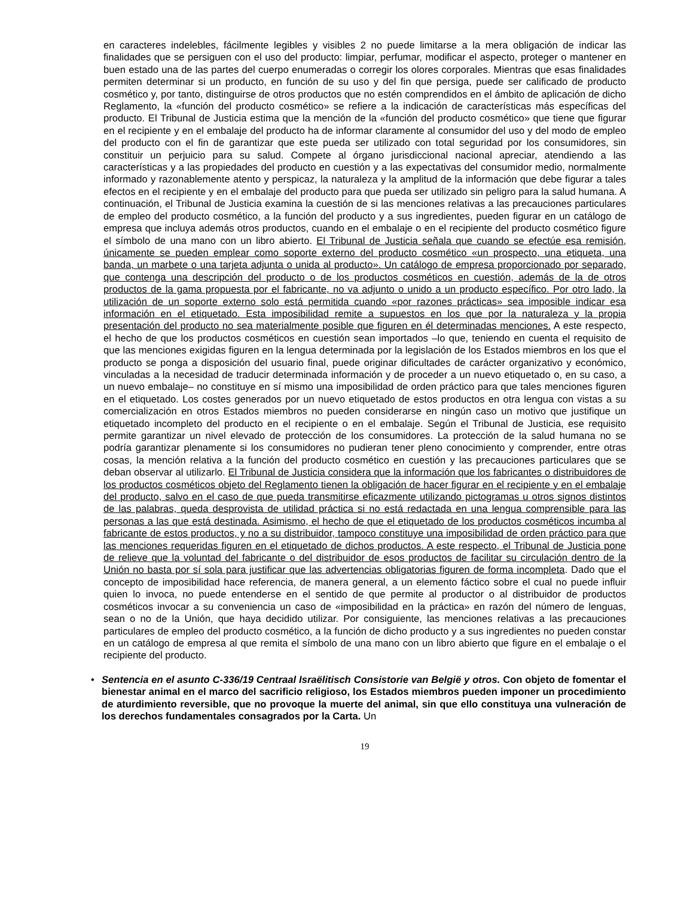en caracteres indelebles, fácilmente legibles y visibles 2 no puede limitarse a la mera obligación de indicar las finalidades que se persiguen con el uso del producto: limpiar, perfumar, modificar el aspecto, proteger o mantener en buen estado una de las partes del cuerpo enumeradas o corregir los olores corporales. Mientras que esas finalidades permiten determinar si un producto, en función de su uso y del fin que persiga, puede ser calificado de producto cosmético y, por tanto, distinguirse de otros productos que no estén comprendidos en el ámbito de aplicación de dicho Reglamento, la «función del producto cosmético» se refiere a la indicación de características más específicas del producto. El Tribunal de Justicia estima que la mención de la «función del producto cosmético» que tiene que figurar en el recipiente y en el embalaje del producto ha de informar claramente al consumidor del uso y del modo de empleo del producto con el fin de garantizar que este pueda ser utilizado con total seguridad por los consumidores, sin constituir un perjuicio para su salud. Compete al órgano jurisdiccional nacional apreciar, atendiendo a las características y a las propiedades del producto en cuestión y a las expectativas del consumidor medio, normalmente informado y razonablemente atento y perspicaz, la naturaleza y la amplitud de la información que debe figurar a tales efectos en el recipiente y en el embalaje del producto para que pueda ser utilizado sin peligro para la salud humana. A continuación, el Tribunal de Justicia examina la cuestión de si las menciones relativas a las precauciones particulares de empleo del producto cosmético, a la función del producto y a sus ingredientes, pueden figurar en un catálogo de empresa que incluya además otros productos, cuando en el embalaje o en el recipiente del producto cosmético figure el símbolo de una mano con un libro abierto. El Tribunal de Justicia señala que cuando se efectúe esa remisión, únicamente se pueden emplear como soporte externo del producto cosmético «un prospecto, una etiqueta, una banda, un marbete o una tarjeta adjunta o unida al producto». Un catálogo de empresa proporcionado por separado, que contenga una descripción del producto o de los productos cosméticos en cuestión, además de la de otros productos de la gama propuesta por el fabricante, no va adjunto o unido a un producto específico. Por otro lado, la utilización de un soporte externo solo está permitida cuando «por razones prácticas» sea imposible indicar esa información en el etiquetado. Esta imposibilidad remite a supuestos en los que por la naturaleza y la propia presentación del producto no sea materialmente posible que figuren en él determinadas menciones. A este respecto, el hecho de que los productos cosméticos en cuestión sean importados –lo que, teniendo en cuenta el requisito de que las menciones exigidas figuren en la lengua determinada por la legislación de los Estados miembros en los que el producto se ponga a disposición del usuario final, puede originar dificultades de carácter organizativo y económico, vinculadas a la necesidad de traducir determinada información y de proceder a un nuevo etiquetado o, en su caso, a un nuevo embalaje– no constituye en sí mismo una imposibilidad de orden práctico para que tales menciones figuren en el etiquetado. Los costes generados por un nuevo etiquetado de estos productos en otra lengua con vistas a su comercialización en otros Estados miembros no pueden considerarse en ningún caso un motivo que justifique un etiquetado incompleto del producto en el recipiente o en el embalaje. Según el Tribunal de Justicia, ese requisito permite garantizar un nivel elevado de protección de los consumidores. La protección de la salud humana no se podría garantizar plenamente si los consumidores no pudieran tener pleno conocimiento y comprender, entre otras cosas, la mención relativa a la función del producto cosmético en cuestión y las precauciones particulares que se deban observar al utilizarlo. El Tribunal de Justicia considera que la información que los fabricantes o distribuidores de los productos cosméticos objeto del Reglamento tienen la obligación de hacer figurar en el recipiente y en el embalaje del producto, salvo en el caso de que pueda transmitirse eficazmente utilizando pictogramas u otros signos distintos de las palabras, queda desprovista de utilidad práctica si no está redactada en una lengua comprensible para las personas a las que está destinada. Asimismo, el hecho de que el etiquetado de los productos cosméticos incumba al fabricante de estos productos, y no a su distribuidor, tampoco constituye una imposibilidad de orden práctico para que las menciones requeridas figuren en el etiquetado de dichos productos. A este respecto, el Tribunal de Justicia pone de relieve que la voluntad del fabricante o del distribuidor de esos productos de facilitar su circulación dentro de la Unión no basta por sí sola para justificar que las advertencias obligatorias figuren de forma incompleta. Dado que el concepto de imposibilidad hace referencia, de manera general, a un elemento fáctico sobre el cual no puede influir quien lo invoca, no puede entenderse en el sentido de que permite al productor o al distribuidor de productos cosméticos invocar a su conveniencia un caso de «imposibilidad en la práctica» en razón del número de lenguas, sean o no de la Unión, que haya decidido utilizar. Por consiguiente, las menciones relativas a las precauciones particulares de empleo del producto cosmético, a la función de dicho producto y a sus ingredientes no pueden constar en un catálogo de empresa al que remita el símbolo de una mano con un libro abierto que figure en el embalaje o el recipiente del producto.
• Sentencia en el asunto C-336/19 Centraal Israëlitisch Consistorie van België y otros. Con objeto de fomentar el bienestar animal en el marco del sacrificio religioso, los Estados miembros pueden imponer un procedimiento de aturdimiento reversible, que no provoque la muerte del animal, sin que ello constituya una vulneración de los derechos fundamentales consagrados por la Carta. Un
19